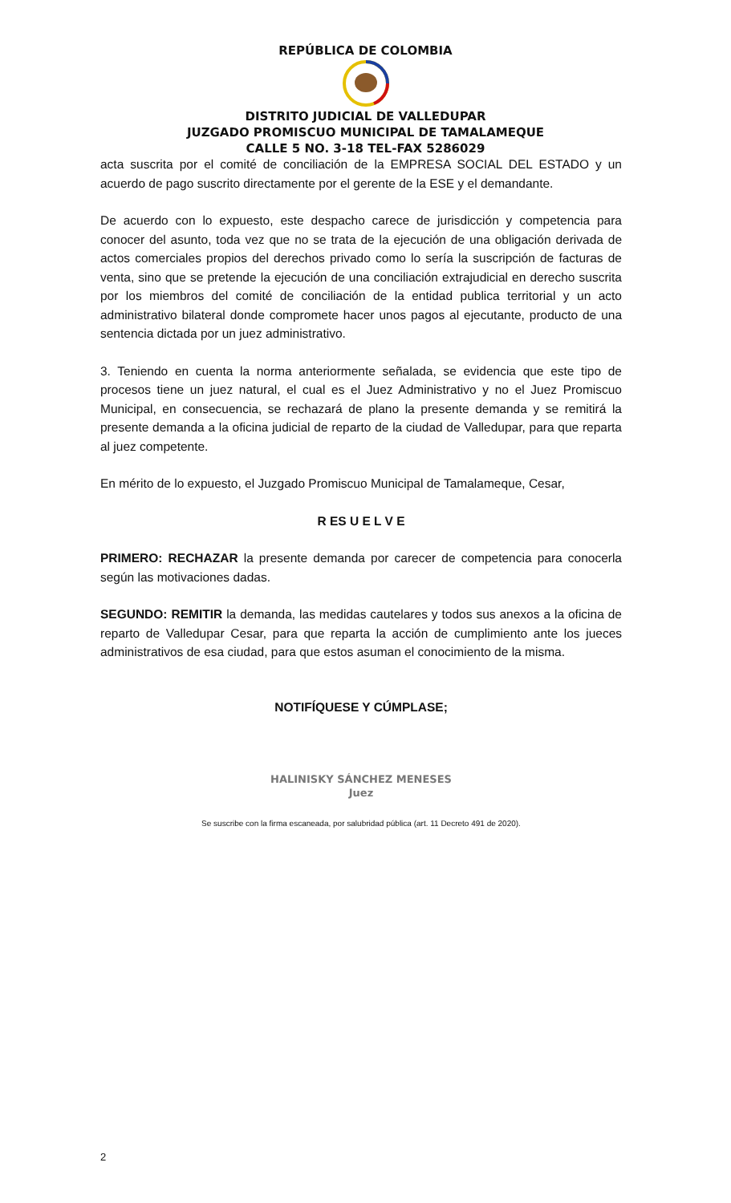REPÚBLICA DE COLOMBIA
DISTRITO JUDICIAL DE VALLEDUPAR
JUZGADO PROMISCUO MUNICIPAL DE TAMALAMEQUE
CALLE 5 NO. 3-18 TEL-FAX 5286029
acta suscrita por el comité de conciliación de la EMPRESA SOCIAL DEL ESTADO y un acuerdo de pago suscrito directamente por el gerente de la ESE y el demandante.
De acuerdo con lo expuesto, este despacho carece de jurisdicción y competencia para conocer del asunto, toda vez que no se trata de la ejecución de una obligación derivada de actos comerciales propios del derechos privado como lo sería la suscripción de facturas de venta, sino que se pretende la ejecución de una conciliación extrajudicial en derecho suscrita por los miembros del comité de conciliación de la entidad publica territorial y un acto administrativo bilateral donde compromete hacer unos pagos al ejecutante, producto de una sentencia dictada por un juez administrativo.
3. Teniendo en cuenta la norma anteriormente señalada, se evidencia que este tipo de procesos tiene un juez natural, el cual es el Juez Administrativo y no el Juez Promiscuo Municipal, en consecuencia, se rechazará de plano la presente demanda y se remitirá la presente demanda a la oficina judicial de reparto de la ciudad de Valledupar, para que reparta al juez competente.
En mérito de lo expuesto, el Juzgado Promiscuo Municipal de Tamalameque, Cesar,
R ES U E L V E
PRIMERO: RECHAZAR la presente demanda por carecer de competencia para conocerla según las motivaciones dadas.
SEGUNDO: REMITIR la demanda, las medidas cautelares y todos sus anexos a la oficina de reparto de Valledupar Cesar, para que reparta la acción de cumplimiento ante los jueces administrativos de esa ciudad, para que estos asuman el conocimiento de la misma.
NOTIFÍQUESE Y CÚMPLASE;
HALINISKY SÁNCHEZ MENESES
Juez
Se suscribe con la firma escaneada, por salubridad pública (art. 11 Decreto 491 de 2020).
2